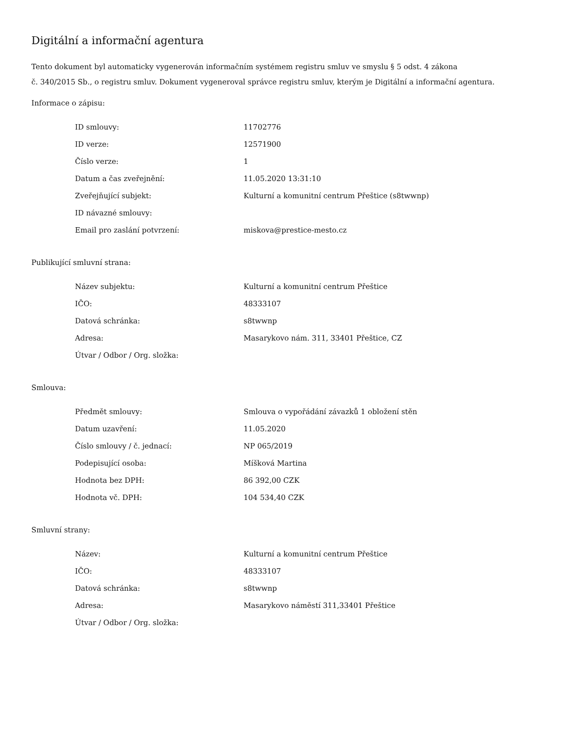Digitální a informační agentura
Tento dokument byl automaticky vygenerován informačním systémem registru smluv ve smyslu § 5 odst. 4 zákona
č. 340/2015 Sb., o registru smluv. Dokument vygeneroval správce registru smluv, kterým je Digitální a informační agentura.
Informace o zápisu:
| ID smlouvy: | 11702776 |
| ID verze: | 12571900 |
| Číslo verze: | 1 |
| Datum a čas zveřejnění: | 11.05.2020 13:31:10 |
| Zveřejňující subjekt: | Kulturní a komunitní centrum Přeštice (s8twwnp) |
| ID návazné smlouvy: | |
| Email pro zaslání potvrzení: | miskova@prestice-mesto.cz |
Publikující smluvní strana:
| Název subjektu: | Kulturní a komunitní centrum Přeštice |
| IČO: | 48333107 |
| Datová schránka: | s8twwnp |
| Adresa: | Masarykovo nám. 311, 33401 Přeštice, CZ |
| Útvar / Odbor / Org. složka: | |
Smlouva:
| Předmět smlouvy: | Smlouva o vypořádání závazků 1 obložení stěn |
| Datum uzavření: | 11.05.2020 |
| Číslo smlouvy / č. jednací: | NP 065/2019 |
| Podepisující osoba: | Míšková Martina |
| Hodnota bez DPH: | 86 392,00 CZK |
| Hodnota vč. DPH: | 104 534,40 CZK |
Smluvní strany:
| Název: | Kulturní a komunitní centrum Přeštice |
| IČO: | 48333107 |
| Datová schránka: | s8twwnp |
| Adresa: | Masarykovo náměstí 311,33401 Přeštice |
| Útvar / Odbor / Org. složka: | |